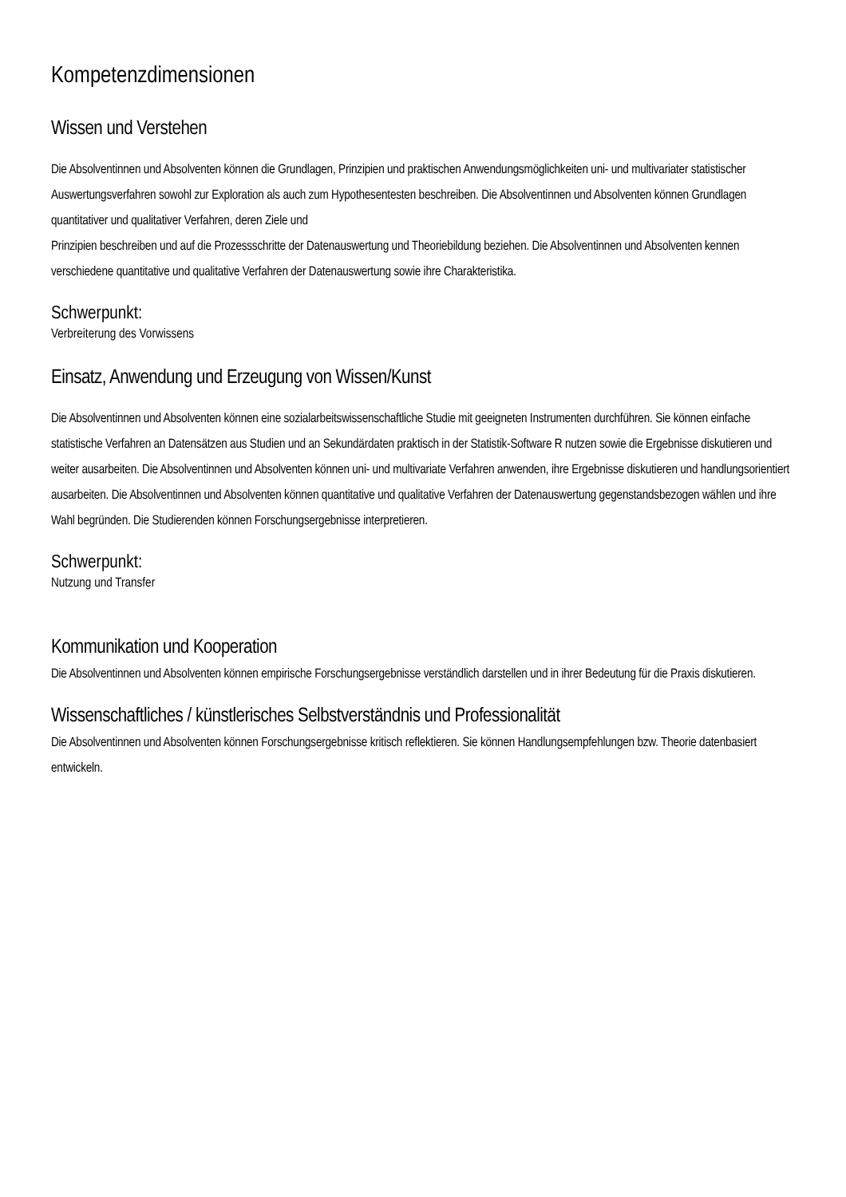Kompetenzdimensionen
Wissen und Verstehen
Die Absolventinnen und Absolventen können die Grundlagen, Prinzipien und praktischen Anwendungsmöglichkeiten uni- und multivariater statistischer Auswertungsverfahren sowohl zur Exploration als auch zum Hypothesentesten beschreiben. Die Absolventinnen und Absolventen können Grundlagen quantitativer und qualitativer Verfahren, deren Ziele und
Prinzipien beschreiben und auf die Prozessschritte der Datenauswertung und Theoriebildung beziehen. Die Absolventinnen und Absolventen kennen verschiedene quantitative und qualitative Verfahren der Datenauswertung sowie ihre Charakteristika.
Schwerpunkt:
Verbreiterung des Vorwissens
Einsatz, Anwendung und Erzeugung von Wissen/Kunst
Die Absolventinnen und Absolventen können eine sozialarbeitswissenschaftliche Studie mit geeigneten Instrumenten durchführen. Sie können einfache statistische Verfahren an Datensätzen aus Studien und an Sekundärdaten praktisch in der Statistik-Software R nutzen sowie die Ergebnisse diskutieren und weiter ausarbeiten. Die Absolventinnen und Absolventen können uni- und multivariate Verfahren anwenden, ihre Ergebnisse diskutieren und handlungsorientiert ausarbeiten. Die Absolventinnen und Absolventen können quantitative und qualitative Verfahren der Datenauswertung gegenstandsbezogen wählen und ihre Wahl begründen. Die Studierenden können Forschungsergebnisse interpretieren.
Schwerpunkt:
Nutzung und Transfer
Kommunikation und Kooperation
Die Absolventinnen und Absolventen können empirische Forschungsergebnisse verständlich darstellen und in ihrer Bedeutung für die Praxis diskutieren.
Wissenschaftliches / künstlerisches Selbstverständnis und Professionalität
Die Absolventinnen und Absolventen können Forschungsergebnisse kritisch reflektieren. Sie können Handlungsempfehlungen bzw. Theorie datenbasiert entwickeln.